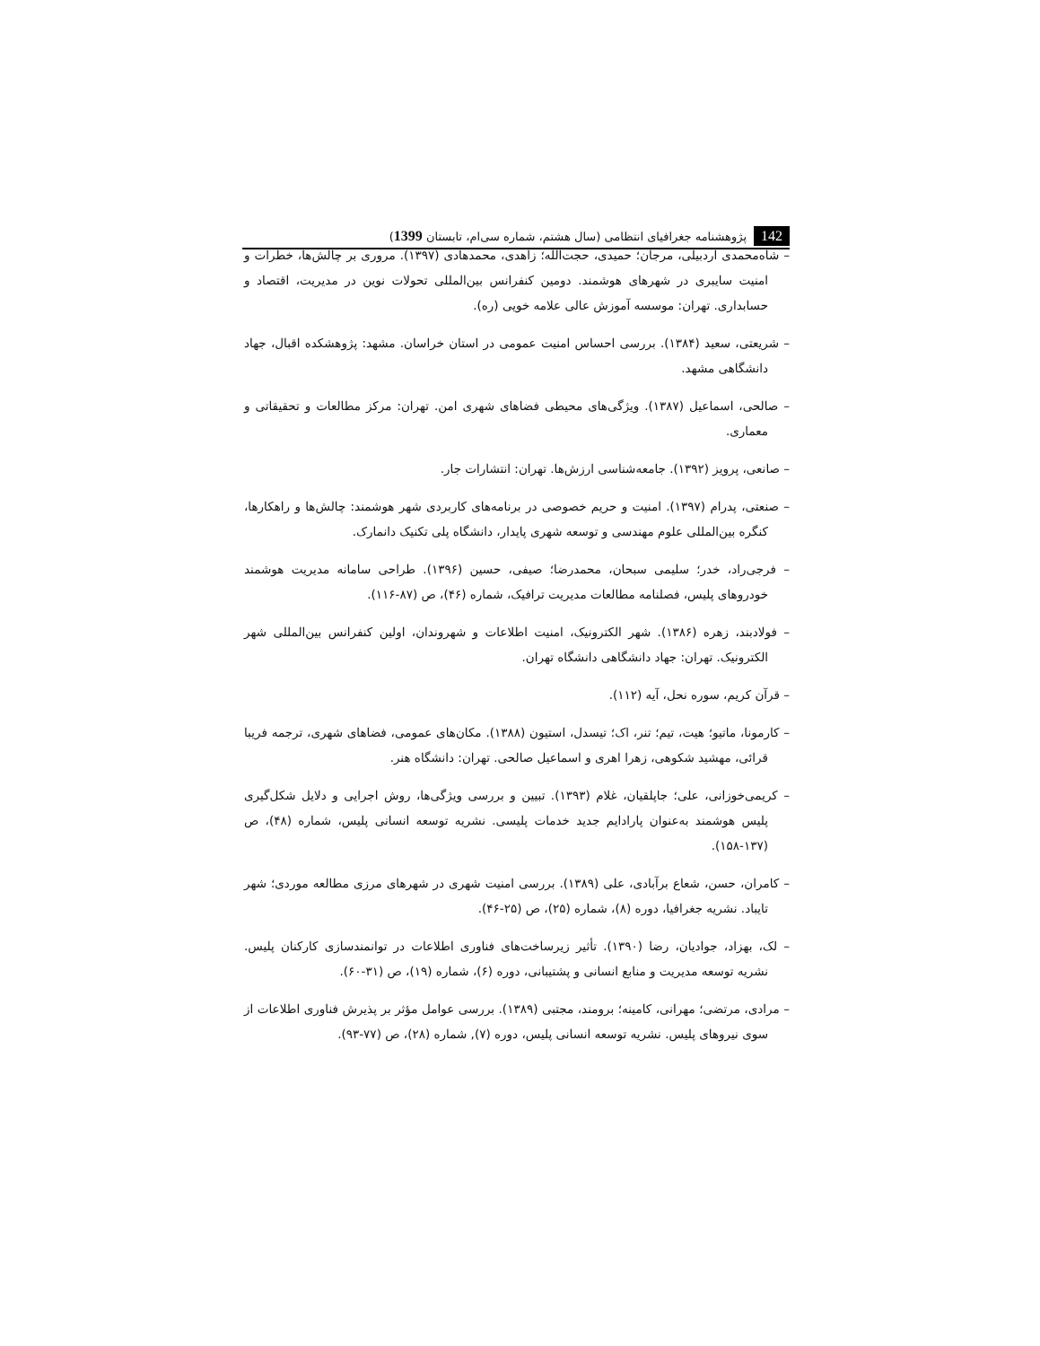142 پژوهشنامه جغرافیای انتظامی (سال هشتم، شماره سی‌ام، تابستان 1399)
– شاه‌محمدی اردبیلی، مرجان؛ حمیدی، حجت‌الله؛ زاهدی، محمدهادی (۱۳۹۷). مروری بر چالش‌ها، خطرات و امنیت سایبری در شهرهای هوشمند. دومین کنفرانس بین‌المللی تحولات نوین در مدیریت، اقتصاد و حسابداری. تهران: موسسه آموزش عالی علامه خویی (ره).
– شریعتی، سعید (۱۳۸۴). بررسی احساس امنیت عمومی در استان خراسان. مشهد: پژوهشکده اقبال، جهاد دانشگاهی مشهد.
– صالحی، اسماعیل (۱۳۸۷). ویژگی‌های محیطی فضاهای شهری امن. تهران: مرکز مطالعات و تحقیقاتی و معماری.
– صانعی، پرویز (۱۳۹۲). جامعه‌شناسی ارزش‌ها. تهران: انتشارات جار.
– صنعتی، پدرام (۱۳۹۷). امنیت و حریم خصوصی در برنامه‌های کاربردی شهر هوشمند: چالش‌ها و راهکارها، کنگره بین‌المللی علوم مهندسی و توسعه شهری پایدار، دانشگاه پلی تکنیک دانمارک.
– فرجی‌راد، خدر؛ سلیمی سبحان، محمدرضا؛ صیفی، حسین (۱۳۹۶). طراحی سامانه مدیریت هوشمند خودروهای پلیس، فصلنامه مطالعات مدیریت ترافیک، شماره (۴۶)، ص (۸۷-۱۱۶).
– فولادبند، زهره (۱۳۸۶). شهر الکترونیک، امنیت اطلاعات و شهروندان، اولین کنفرانس بین‌المللی شهر الکترونیک. تهران: جهاد دانشگاهی دانشگاه تهران.
– قرآن کریم، سوره نحل، آیه (۱۱۲).
– کارمونا، ماتیو؛ هیت، تیم؛ تنر، اک؛ تیسدل، استیون (۱۳۸۸). مکان‌های عمومی، فضاهای شهری، ترجمه فریبا قرائی، مهشید شکوهی، زهرا اهری و اسماعیل صالحی. تهران: دانشگاه هنر.
– کریمی‌خوزانی، علی؛ جاپلقیان، غلام (۱۳۹۳). تبیین و بررسی ویژگی‌ها، روش اجرایی و دلایل شکل‌گیری پلیس هوشمند به‌عنوان پارادایم جدید خدمات پلیسی. نشریه توسعه انسانی پلیس، شماره (۴۸)، ص (۱۳۷-۱۵۸).
– کامران، حسن، شعاع برآبادی، علی (۱۳۸۹). بررسی امنیت شهری در شهرهای مرزی مطالعه موردی؛ شهر تایباد. نشریه جغرافیا، دوره (۸)، شماره (۲۵)، ص (۲۵-۴۶).
– لک، بهزاد، جوادیان، رضا (۱۳۹۰). تأثیر زیرساخت‌های فناوری اطلاعات در توانمندسازی کارکنان پلیس. نشریه توسعه مدیریت و منابع انسانی و پشتیبانی، دوره (۶)، شماره (۱۹)، ص (۳۱-۶۰).
– مرادی، مرتضی؛ مهرانی، کامینه؛ برومند، مجتبی (۱۳۸۹). بررسی عوامل مؤثر بر پذیرش فناوری اطلاعات از سوی نیروهای پلیس. نشریه توسعه انسانی پلیس، دوره (۷), شماره (۲۸)، ص (۷۷-۹۳).